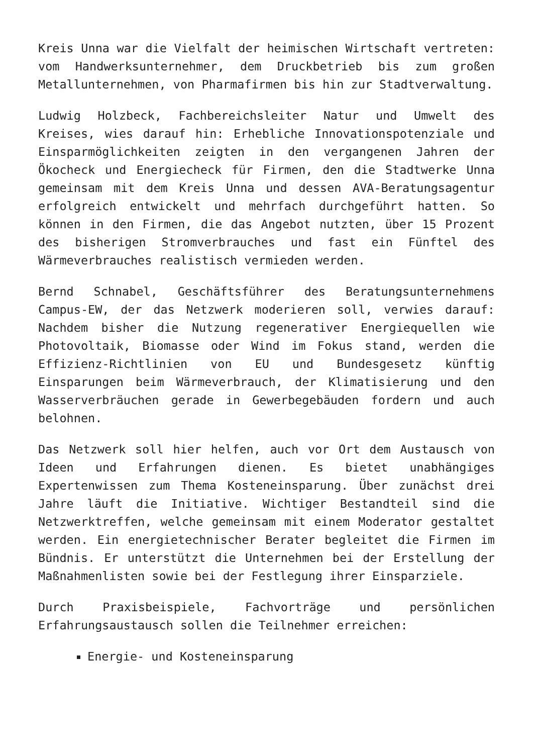Kreis Unna war die Vielfalt der heimischen Wirtschaft vertreten: vom Handwerksunternehmer, dem Druckbetrieb bis zum großen Metallunternehmen, von Pharmafirmen bis hin zur Stadtverwaltung.
Ludwig Holzbeck, Fachbereichsleiter Natur und Umwelt des Kreises, wies darauf hin: Erhebliche Innovationspotenziale und Einsparmöglichkeiten zeigten in den vergangenen Jahren der Ökocheck und Energiecheck für Firmen, den die Stadtwerke Unna gemeinsam mit dem Kreis Unna und dessen AVA-Beratungsagentur erfolgreich entwickelt und mehrfach durchgeführt hatten. So können in den Firmen, die das Angebot nutzten, über 15 Prozent des bisherigen Stromverbrauches und fast ein Fünftel des Wärmeverbrauches realistisch vermieden werden.
Bernd Schnabel, Geschäftsführer des Beratungsunternehmens Campus-EW, der das Netzwerk moderieren soll, verwies darauf: Nachdem bisher die Nutzung regenerativer Energiequellen wie Photovoltaik, Biomasse oder Wind im Fokus stand, werden die Effizienz-Richtlinien von EU und Bundesgesetz künftig Einsparungen beim Wärmeverbrauch, der Klimatisierung und den Wasserverbräuchen gerade in Gewerbegebäuden fordern und auch belohnen.
Das Netzwerk soll hier helfen, auch vor Ort dem Austausch von Ideen und Erfahrungen dienen. Es bietet unabhängiges Expertenwissen zum Thema Kosteneinsparung. Über zunächst drei Jahre läuft die Initiative. Wichtiger Bestandteil sind die Netzwerktreffen, welche gemeinsam mit einem Moderator gestaltet werden. Ein energietechnischer Berater begleitet die Firmen im Bündnis. Er unterstützt die Unternehmen bei der Erstellung der Maßnahmenlisten sowie bei der Festlegung ihrer Einsparziele.
Durch Praxisbeispiele, Fachvorträge und persönlichen Erfahrungsaustausch sollen die Teilnehmer erreichen:
Energie- und Kosteneinsparung